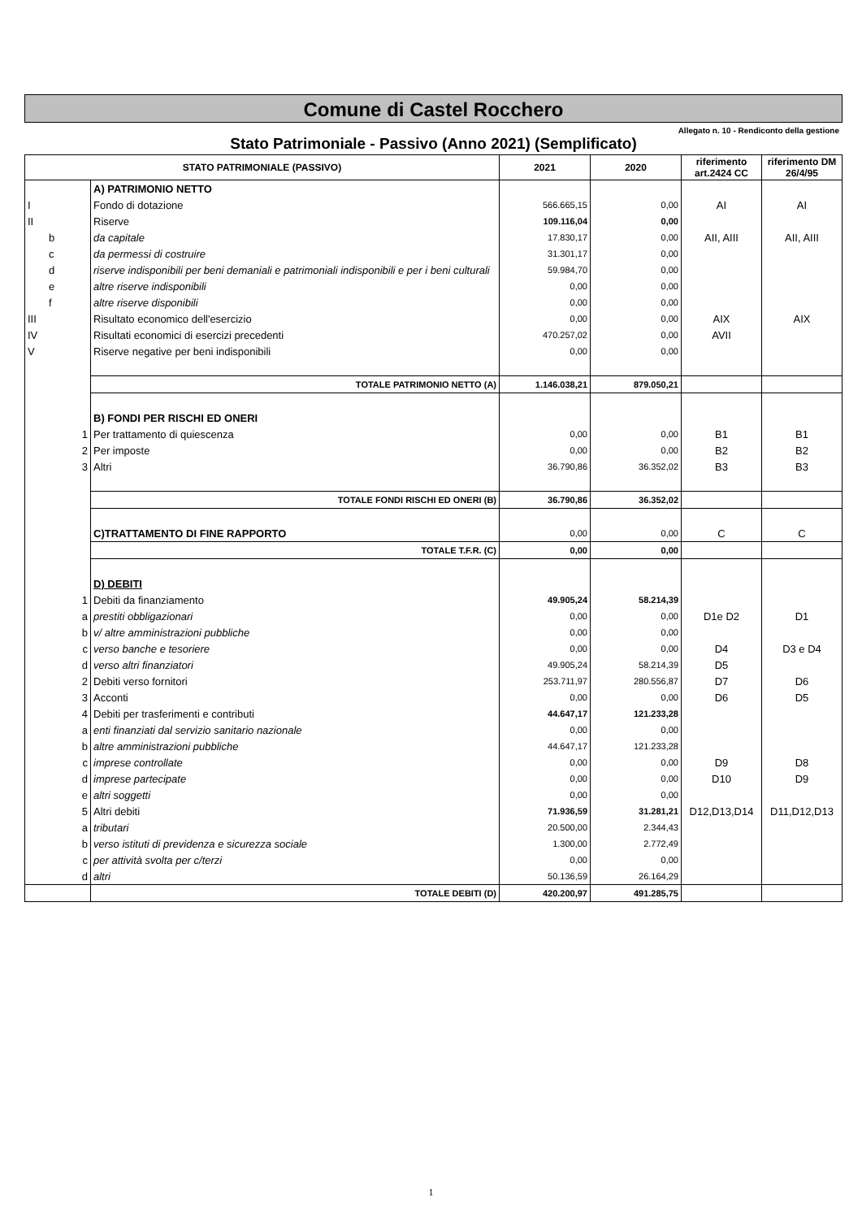Comune di Castel Rocchero
Allegato n. 10 - Rendiconto della gestione
Stato Patrimoniale - Passivo (Anno 2021) (Semplificato)
| STATO PATRIMONIALE (PASSIVO) | | | 2021 | 2020 | riferimento art.2424 CC | riferimento DM 26/4/95 |
| --- | --- | --- | --- | --- | --- | --- |
| | | A) PATRIMONIO NETTO | | | | |
| I | | Fondo di dotazione | 566.665,15 | 0,00 | AI | AI |
| II | | Riserve | 109.116,04 | 0,00 | | |
| | b | da capitale | 17.830,17 | 0,00 | AII, AIII | AII, AIII |
| | c | da permessi di costruire | 31.301,17 | 0,00 | | |
| | d | riserve indisponibili per beni demaniali e patrimoniali indisponibili e per i beni culturali | 59.984,70 | 0,00 | | |
| | e | altre riserve indisponibili | 0,00 | 0,00 | | |
| | f | altre riserve disponibili | 0,00 | 0,00 | | |
| III | | Risultato economico dell'esercizio | 0,00 | 0,00 | AIX | AIX |
| IV | | Risultati economici di esercizi precedenti | 470.257,02 | 0,00 | AVII | |
| V | | Riserve negative per beni indisponibili | 0,00 | 0,00 | | |
| | | TOTALE PATRIMONIO NETTO (A) | 1.146.038,21 | 879.050,21 | | |
| | | B) FONDI PER RISCHI ED ONERI | | | | |
| | 1 | Per trattamento di quiescenza | 0,00 | 0,00 | B1 | B1 |
| | 2 | Per imposte | 0,00 | 0,00 | B2 | B2 |
| | 3 | Altri | 36.790,86 | 36.352,02 | B3 | B3 |
| | | TOTALE FONDI RISCHI ED ONERI (B) | 36.790,86 | 36.352,02 | | |
| | | C)TRATTAMENTO DI FINE RAPPORTO | 0,00 | 0,00 | C | C |
| | | TOTALE T.F.R. (C) | 0,00 | 0,00 | | |
| | | D) DEBITI | | | | |
| | 1 | Debiti da finanziamento | 49.905,24 | 58.214,39 | | |
| | a | prestiti obbligazionari | 0,00 | 0,00 | D1e D2 | D1 |
| | b | v/ altre amministrazioni pubbliche | 0,00 | 0,00 | | |
| | c | verso banche e tesoriere | 0,00 | 0,00 | D4 | D3 e D4 |
| | d | verso altri finanziatori | 49.905,24 | 58.214,39 | D5 | |
| | 2 | Debiti verso fornitori | 253.711,97 | 280.556,87 | D7 | D6 |
| | 3 | Acconti | 0,00 | 0,00 | D6 | D5 |
| | 4 | Debiti per trasferimenti e contributi | 44.647,17 | 121.233,28 | | |
| | a | enti finanziati dal servizio sanitario nazionale | 0,00 | 0,00 | | |
| | b | altre amministrazioni pubbliche | 44.647,17 | 121.233,28 | | |
| | c | imprese controllate | 0,00 | 0,00 | D9 | D8 |
| | d | imprese partecipate | 0,00 | 0,00 | D10 | D9 |
| | e | altri soggetti | 0,00 | 0,00 | | |
| | 5 | Altri debiti | 71.936,59 | 31.281,21 | D12,D13,D14 | D11,D12,D13 |
| | a | tributari | 20.500,00 | 2.344,43 | | |
| | b | verso istituti di previdenza e sicurezza sociale | 1.300,00 | 2.772,49 | | |
| | c | per attività svolta per c/terzi | 0,00 | 0,00 | | |
| | d | altri | 50.136,59 | 26.164,29 | | |
| | | TOTALE DEBITI (D) | 420.200,97 | 491.285,75 | | |
1